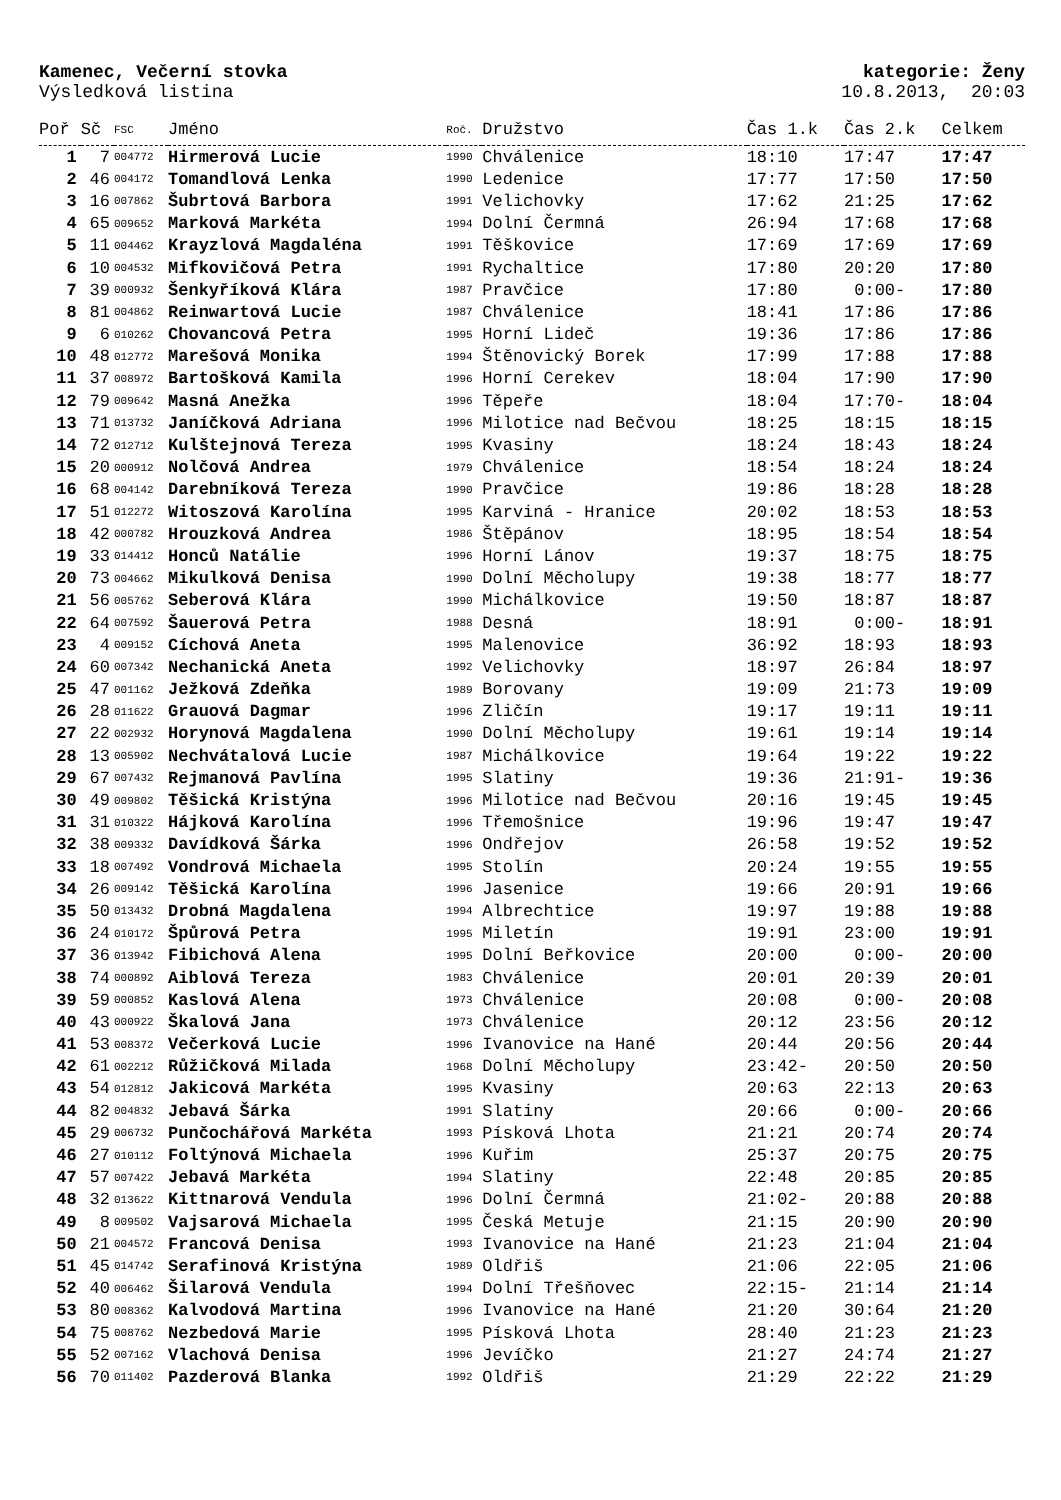Kamenec, Večerní stovka kategorie: Ženy
Výsledková listina 10.8.2013, 20:03
| Poř | Sč | FSC | Jméno | Roč. | Družstvo | Čas 1.k | Čas 2.k | Celkem |
| --- | --- | --- | --- | --- | --- | --- | --- | --- |
| 1 | 7 | 004772 | Hirmerová Lucie | 1990 | Chválenice | 18:10 | 17:47 | 17:47 |
| 2 | 46 | 004172 | Tomandlová Lenka | 1990 | Ledenice | 17:77 | 17:50 | 17:50 |
| 3 | 16 | 007862 | Šubrtová Barbora | 1991 | Velichovky | 17:62 | 21:25 | 17:62 |
| 4 | 65 | 009652 | Marková Markéta | 1994 | Dolní Čermná | 26:94 | 17:68 | 17:68 |
| 5 | 11 | 004462 | Krayzlová Magdaléna | 1991 | Těškovice | 17:69 | 17:69 | 17:69 |
| 6 | 10 | 004532 | Mifkovičová Petra | 1991 | Rychaltice | 17:80 | 20:20 | 17:80 |
| 7 | 39 | 000932 | Šenkyříková Klára | 1987 | Pravčice | 17:80 | 0:00- | 17:80 |
| 8 | 81 | 004862 | Reinwartová Lucie | 1987 | Chválenice | 18:41 | 17:86 | 17:86 |
| 9 | 6 | 010262 | Chovancová Petra | 1995 | Horní Lideč | 19:36 | 17:86 | 17:86 |
| 10 | 48 | 012772 | Marešová Monika | 1994 | Štěnovický Borek | 17:99 | 17:88 | 17:88 |
| 11 | 37 | 008972 | Bartošková Kamila | 1996 | Horní Cerekev | 18:04 | 17:90 | 17:90 |
| 12 | 79 | 009642 | Masná Anežka | 1996 | Těpeře | 18:04 | 17:70- | 18:04 |
| 13 | 71 | 013732 | Janíčková Adriana | 1996 | Milotice nad Bečvou | 18:25 | 18:15 | 18:15 |
| 14 | 72 | 012712 | Kulštejnová Tereza | 1995 | Kvasiny | 18:24 | 18:43 | 18:24 |
| 15 | 20 | 000912 | Nolčová Andrea | 1979 | Chválenice | 18:54 | 18:24 | 18:24 |
| 16 | 68 | 004142 | Darebníková Tereza | 1990 | Pravčice | 19:86 | 18:28 | 18:28 |
| 17 | 51 | 012272 | Witoszová Karolína | 1995 | Karviná - Hranice | 20:02 | 18:53 | 18:53 |
| 18 | 42 | 000782 | Hrouzková Andrea | 1986 | Štěpánov | 18:95 | 18:54 | 18:54 |
| 19 | 33 | 014412 | Honců Natálie | 1996 | Horní Lánov | 19:37 | 18:75 | 18:75 |
| 20 | 73 | 004662 | Mikulková Denisa | 1990 | Dolní Měcholupy | 19:38 | 18:77 | 18:77 |
| 21 | 56 | 005762 | Seberová Klára | 1990 | Michálkovice | 19:50 | 18:87 | 18:87 |
| 22 | 64 | 007592 | Šauerová Petra | 1988 | Desná | 18:91 | 0:00- | 18:91 |
| 23 | 4 | 009152 | Cíchová Aneta | 1995 | Malenovice | 36:92 | 18:93 | 18:93 |
| 24 | 60 | 007342 | Nechanická Aneta | 1992 | Velichovky | 18:97 | 26:84 | 18:97 |
| 25 | 47 | 001162 | Ježková Zdeňka | 1989 | Borovany | 19:09 | 21:73 | 19:09 |
| 26 | 28 | 011622 | Grauová Dagmar | 1996 | Zličín | 19:17 | 19:11 | 19:11 |
| 27 | 22 | 002932 | Horynová Magdalena | 1990 | Dolní Měcholupy | 19:61 | 19:14 | 19:14 |
| 28 | 13 | 005902 | Nechvátalová Lucie | 1987 | Michálkovice | 19:64 | 19:22 | 19:22 |
| 29 | 67 | 007432 | Rejmanová Pavlína | 1995 | Slatiny | 19:36 | 21:91- | 19:36 |
| 30 | 49 | 009802 | Těšická Kristýna | 1996 | Milotice nad Bečvou | 20:16 | 19:45 | 19:45 |
| 31 | 31 | 010322 | Hájková Karolína | 1996 | Třemošnice | 19:96 | 19:47 | 19:47 |
| 32 | 38 | 009332 | Davídková Šárka | 1996 | Ondřejov | 26:58 | 19:52 | 19:52 |
| 33 | 18 | 007492 | Vondrová Michaela | 1995 | Stolín | 20:24 | 19:55 | 19:55 |
| 34 | 26 | 009142 | Těšická Karolína | 1996 | Jasenice | 19:66 | 20:91 | 19:66 |
| 35 | 50 | 013432 | Drobná Magdalena | 1994 | Albrechtice | 19:97 | 19:88 | 19:88 |
| 36 | 24 | 010172 | Špůrová Petra | 1995 | Miletín | 19:91 | 23:00 | 19:91 |
| 37 | 36 | 013942 | Fibichová Alena | 1995 | Dolní Beřkovice | 20:00 | 0:00- | 20:00 |
| 38 | 74 | 000892 | Aiblová Tereza | 1983 | Chválenice | 20:01 | 20:39 | 20:01 |
| 39 | 59 | 000852 | Kaslová Alena | 1973 | Chválenice | 20:08 | 0:00- | 20:08 |
| 40 | 43 | 000922 | Škalová Jana | 1973 | Chválenice | 20:12 | 23:56 | 20:12 |
| 41 | 53 | 008372 | Večerková Lucie | 1996 | Ivanovice na Hané | 20:44 | 20:56 | 20:44 |
| 42 | 61 | 002212 | Růžičková Milada | 1968 | Dolní Měcholupy | 23:42- | 20:50 | 20:50 |
| 43 | 54 | 012812 | Jakicová Markéta | 1995 | Kvasiny | 20:63 | 22:13 | 20:63 |
| 44 | 82 | 004832 | Jebavá Šárka | 1991 | Slatiny | 20:66 | 0:00- | 20:66 |
| 45 | 29 | 006732 | Punčochářová Markéta | 1993 | Písková Lhota | 21:21 | 20:74 | 20:74 |
| 46 | 27 | 010112 | Foltýnová Michaela | 1996 | Kuřim | 25:37 | 20:75 | 20:75 |
| 47 | 57 | 007422 | Jebavá Markéta | 1994 | Slatiny | 22:48 | 20:85 | 20:85 |
| 48 | 32 | 013622 | Kittnarová Vendula | 1996 | Dolní Čermná | 21:02- | 20:88 | 20:88 |
| 49 | 8 | 009502 | Vajsarová Michaela | 1995 | Česká Metuje | 21:15 | 20:90 | 20:90 |
| 50 | 21 | 004572 | Francová Denisa | 1993 | Ivanovice na Hané | 21:23 | 21:04 | 21:04 |
| 51 | 45 | 014742 | Serafinová Kristýna | 1989 | Oldřiš | 21:06 | 22:05 | 21:06 |
| 52 | 40 | 006462 | Šilarová Vendula | 1994 | Dolní Třešňovec | 22:15- | 21:14 | 21:14 |
| 53 | 80 | 008362 | Kalvodová Martina | 1996 | Ivanovice na Hané | 21:20 | 30:64 | 21:20 |
| 54 | 75 | 008762 | Nezbedová Marie | 1995 | Písková Lhota | 28:40 | 21:23 | 21:23 |
| 55 | 52 | 007162 | Vlachová Denisa | 1996 | Jevíčko | 21:27 | 24:74 | 21:27 |
| 56 | 70 | 011402 | Pazderová Blanka | 1992 | Oldřiš | 21:29 | 22:22 | 21:29 |